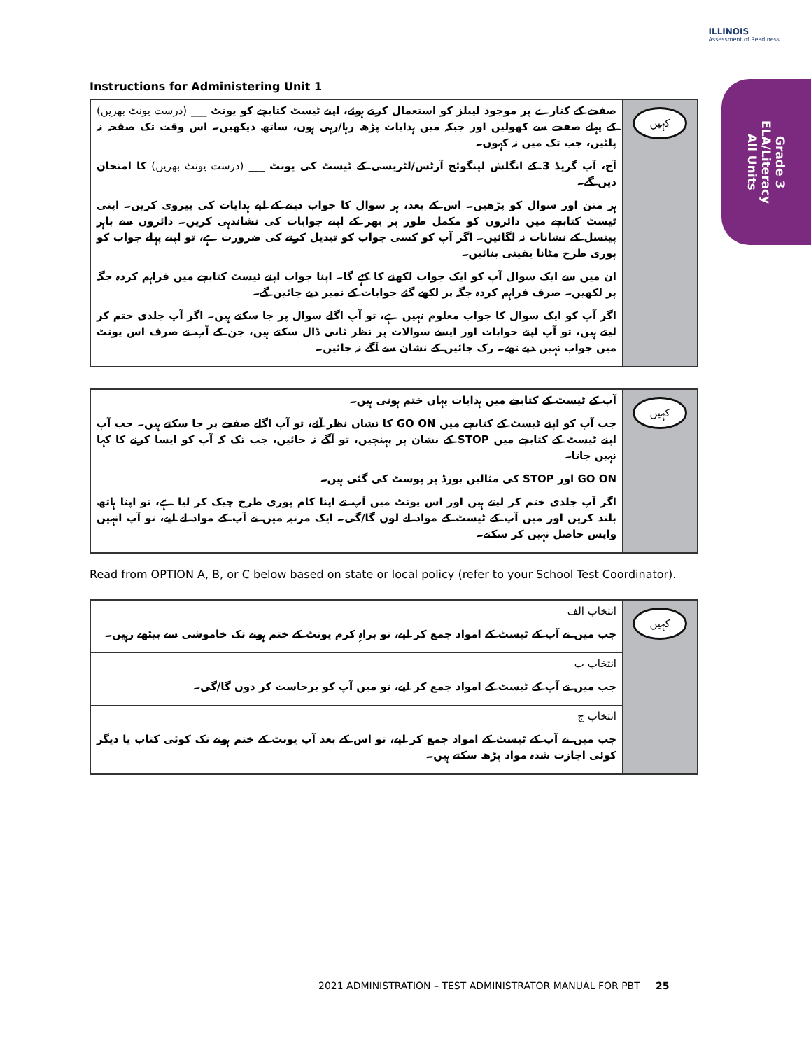ILLINOIS
Assessment of Readiness
Grade 3
ELA/Literacy
All Units
Instructions for Administering Unit 1
| صفحے کے کنارے پر موجود لیبلز کو استعمال کرتے ہوئے، اپنے ٹیسٹ کتابچے کو یونٹ ___ (درست یونٹ بھریں) کے پہلے صفحے سے کھولیں اور جبکہ میں ہدایات پڑھ رہا/رہی ہوں، ساتھ دیکھیں۔ اس وقت تک صفحہ نہ پلٹیں، جب تک میں نہ کہوں۔ آج، آپ گریڈ 3 کے انگلش لینگوئج آرٹس/لٹریسی کے ٹیسٹ کی یونٹ ___ (درست یونٹ بھریں) کا امتحان دیں گے۔ ہر متن اور سوال کو پڑھیں۔ اس کے بعد، ہر سوال کا جواب دینے کے لیے ہدایات کی پیروی کریں۔ اپنی ٹیسٹ کتابچے میں دائروں کو مکمل طور پر بھر کے اپنے جوابات کی نشاندہی کریں۔ دائروں سے باہر پینسل کے نشانات نہ لگائیں۔ اگر آپ کو کسی جواب کو تبدیل کرنے کی ضرورت ہے، تو اپنے پہلے جواب کو پوری طرح مٹانا یقینی بنائیں۔ ان میں سے ایک سوال آپ کو ایک جواب لکھنے کا کہے گا۔ اپنا جواب اپنے ٹیسٹ کتابچے میں فراہم کردہ جگہ پر لکھیں۔ صرف فراہم کردہ جگہ پر لکھے گئے جوابات کے نمبر دیے جائیں گے۔ اگر آپ کو ایک سوال کا جواب معلوم نہیں ہے، تو آپ اگلے سوال پر جا سکتے ہیں۔ اگر آپ جلدی ختم کر لیتے ہیں، تو آپ اپنے جوابات اور ایسے سوالات پر نظر ثانی ڈال سکتے ہیں، جن کے آپ نے صرف اس یونٹ میں جواب نہیں دیے تھے۔ رک جائیں کے نشان سے آگے نہ جائیں۔ | کہیں |
| آپ کے ٹیسٹ کے کتابچے میں ہدایات یہاں ختم ہوتی ہیں۔ جب آپ کو اپنے ٹیسٹ کے کتابچے میں GO ON کا نشان نظر آئے، تو آپ اگلے صفحے پر جا سکتے ہیں۔ جب آپ اپنے ٹیسٹ کے کتابچے میں STOP کے نشان پر پہنچیں، تو آگے نہ جائیں، جب تک کہ آپ کو ایسا کرنے کا کہا نہیں جاتا۔ GO ON اور STOP کی مثالیں بورڈ پر پوسٹ کی گئی ہیں۔ اگر آپ جلدی ختم کر لیتے ہیں اور اس یونٹ میں آپ نے اپنا کام پوری طرح چیک کر لیا ہے، تو اپنا ہاتھ بلند کریں اور میں آپ کے ٹیسٹ کے مواد لے لوں گا/گی۔ ایک مرتبہ میں نے آپ کے مواد لے لیے، تو آپ انہیں واپس حاصل نہیں کر سکتے۔ | کہیں |
Read from OPTION A, B, or C below based on state or local policy (refer to your School Test Coordinator).
| انتخاب الف جب میں نے آپ کے ٹیسٹ کے امواد جمع کر لیے، تو براہِ کرم یونٹ کے ختم ہونے تک خاموشی سے بیٹھے رہیں۔ | کہیں |
| انتخاب ب جب میں نے آپ کے ٹیسٹ کے امواد جمع کر لیے، تو میں آپ کو برخاست کر دوں گا/گی۔ | |
| انتخاب ج جب میں نے آپ کے ٹیسٹ کے امواد جمع کر لیے، تو اس کے بعد آپ یونٹ کے ختم ہونے تک کوئی کتاب یا دیگر کوئی اجازت شدہ مواد پڑھ سکتے ہیں۔ | |
2021 ADMINISTRATION – TEST ADMINISTRATOR MANUAL FOR PBT 25